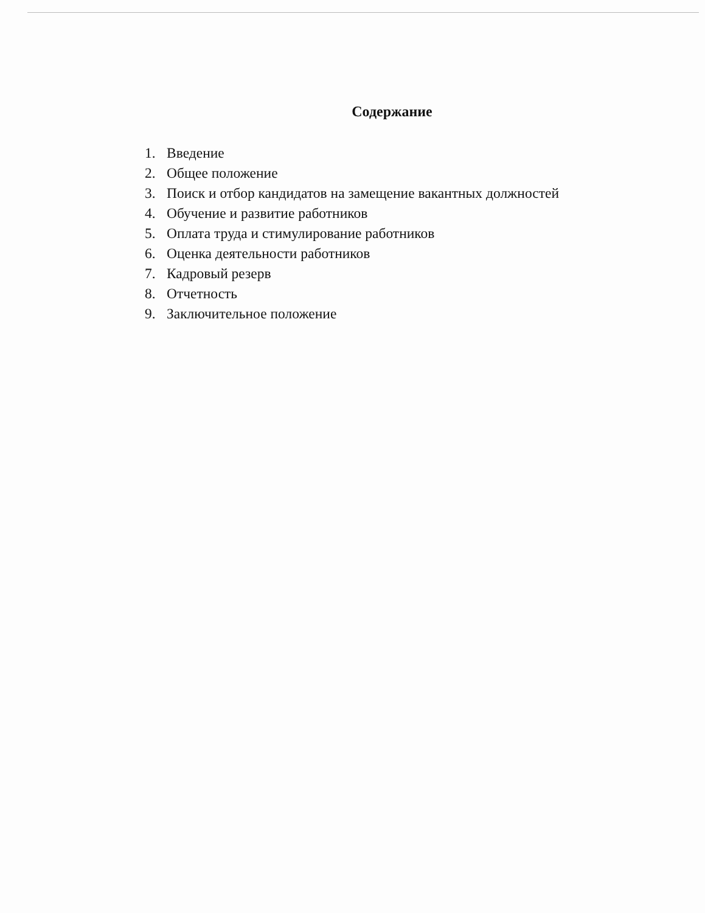Содержание
1. Введение
2. Общее положение
3. Поиск и отбор кандидатов на замещение вакантных должностей
4. Обучение и развитие работников
5. Оплата труда и стимулирование работников
6. Оценка деятельности работников
7. Кадровый резерв
8. Отчетность
9. Заключительное положение